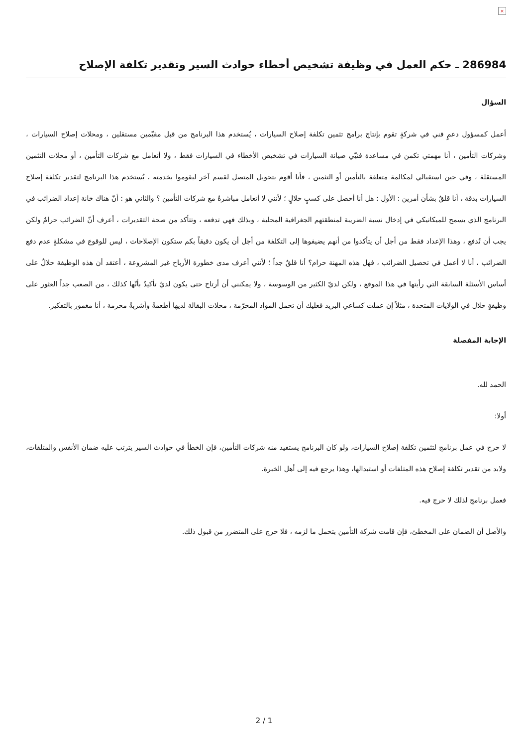×
286984 ـ حكم العمل في وظيفة تشخيص أخطاء حوادث السير وتقدير تكلفة الإصلاح
السؤال
أعمل كمسؤول دعمٍ فني في شركةٍ تقوم بإنتاج برامج تثمين تكلفة إصلاح السيارات ، يُستخدم هذا البرنامج من قبل مقيّمين مستقلين ، ومحلات إصلاح السيارات ، وشركات التأمين ، أنا مهمتي تكمن في مساعدة فنيّي صيانة السيارات في تشخيص الأخطاء في السيارات فقط ، ولا أتعامل مع شركات التأمين ، أو محلات التثمين المستقلة ، وفي حين استقبالي لمكالمة متعلقة بالتأمين أو التثمين ، فأنا أقوم بتحويل المتصل لقسم آخر ليقوموا بخدمته ، يُستخدم هذا البرنامج لتقدير تكلفة إصلاح السيارات بدقة ، أنا قلقٌ بشأن أمرين : الأول : هل أنا أحصل على كسبٍ حلالٍ ؛ لأنني لا أتعامل مباشرةً مع شركات التأمين ؟ والثاني هو : أنّ هناك خانة إعداد الضرائب في البرنامج الذي يسمح للميكانيكي في إدخال نسبة الضريبة لمنطقتهم الجغرافية المحلية ، وبذلك فهي تدفعه ، وتتأكد من صحة التقديرات ، أعرف أنّ الضرائب حرامٌ ولكن يجب أن تُدفع ، وهذا الإعداد فقط من أجل أن يتأكدوا من أنهم يضيفوها إلى التكلفة من أجل أن يكون دقيقاً بكم ستكون الإصلاحات ، ليس للوقوع في مشكلةٍ عدم دفع الضرائب ، أنا لا أعمل في تحصيل الضرائب ، فهل هذه المهنة حرام؟ أنا قلقٌ جداً ؛ لأنني أعرف مدى خطورة الأرباح غير المشروعة ، أعتقد أن هذه الوظيفة حلالٌ على أساس الأسئلة السابقة التي رأيتها في هذا الموقع ، ولكن لديّ الكثير من الوسوسة ، ولا يمكنني أن أرتاح حتى يكون لديّ تأكيدٌ بأنّها كذلك ، من الصعب جداً العثور على وظيفةٍ حلال في الولايات المتحدة ، مثلاً إن عملت كساعي البريد فعليك أن تحمل المواد المحرّمة ، محلات البقالة لديها أطعمةٌ وأشربةٌ محرمة ، أنا مغمور بالتفكير.
الإجابة المفصلة
الحمد لله.
أولا:
لا حرج في عمل برنامج لتثمين تكلفة إصلاح السيارات، ولو كان البرنامج يستفيد منه شركات التأمين، فإن الخطأ في حوادث السير يترتب عليه ضمان الأنفس والمتلفات، ولابد من تقدير تكلفة إصلاح هذه المتلفات أو استبدالها، وهذا يرجع فيه إلى أهل الخبرة.
فعمل برنامج لذلك لا حرج فيه.
والأصل أن الضمان على المخطئ، فإن قامت شركة التأمين بتحمل ما لزمه ، فلا حرج على المتضرر من قبول ذلك.
2 / 1